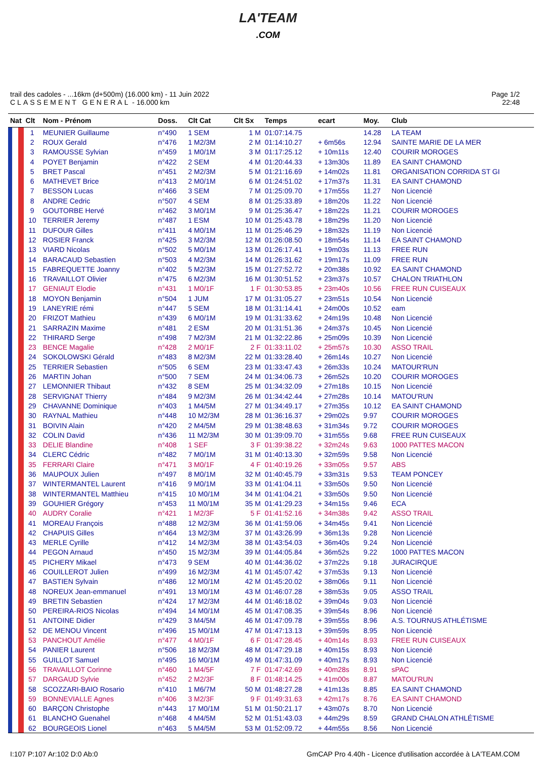LA'TEAM
.COM
trail des cadoles - ...16km (d+500m) (16.000 km) - 11 Juin 2022
CLASSEMENT GENERAL - 16.000 km
Page 1/2
22:48
| Nat | Clt | Nom - Prénom | Doss. | Clt Cat | Clt Sx | Temps | ecart | Moy. | Club |
| --- | --- | --- | --- | --- | --- | --- | --- | --- | --- |
| | 1 | MEUNIER Guillaume | n°490 | 1 SEM | 1 M | 01:07:14.75 | | 14.28 | LA TEAM |
| | 2 | ROUX Gerald | n°476 | 1 M2/3M | 2 M | 01:14:10.27 | + 6m56s | 12.94 | SAINTE MARIE DE LA MER |
| | 3 | RAMOUSSE Sylvian | n°459 | 1 M0/1M | 3 M | 01:17:25.12 | + 10m11s | 12.40 | COURIR MOROGES |
| | 4 | POYET Benjamin | n°422 | 2 SEM | 4 M | 01:20:44.33 | + 13m30s | 11.89 | EA SAINT CHAMOND |
| | 5 | BRET Pascal | n°451 | 2 M2/3M | 5 M | 01:21:16.69 | + 14m02s | 11.81 | ORGANISATION CORRIDA ST GI |
| | 6 | MATHEVET Brice | n°413 | 2 M0/1M | 6 M | 01:24:51.02 | + 17m37s | 11.31 | EA SAINT CHAMOND |
| | 7 | BESSON Lucas | n°466 | 3 SEM | 7 M | 01:25:09.70 | + 17m55s | 11.27 | Non Licencié |
| | 8 | ANDRE Cedric | n°507 | 4 SEM | 8 M | 01:25:33.89 | + 18m20s | 11.22 | Non Licencié |
| | 9 | GOUTORBE Hervé | n°462 | 3 M0/1M | 9 M | 01:25:36.47 | + 18m22s | 11.21 | COURIR MOROGES |
| | 10 | TERRIER Jeremy | n°487 | 1 ESM | 10 M | 01:25:43.78 | + 18m29s | 11.20 | Non Licencié |
| | 11 | DUFOUR Gilles | n°411 | 4 M0/1M | 11 M | 01:25:46.29 | + 18m32s | 11.19 | Non Licencié |
| | 12 | ROSIER Franck | n°425 | 3 M2/3M | 12 M | 01:26:08.50 | + 18m54s | 11.14 | EA SAINT CHAMOND |
| | 13 | VIARD Nicolas | n°502 | 5 M0/1M | 13 M | 01:26:17.41 | + 19m03s | 11.13 | FREE RUN |
| | 14 | BARACAUD Sebastien | n°503 | 4 M2/3M | 14 M | 01:26:31.62 | + 19m17s | 11.09 | FREE RUN |
| | 15 | FABREQUETTE Joanny | n°402 | 5 M2/3M | 15 M | 01:27:52.72 | + 20m38s | 10.92 | EA SAINT CHAMOND |
| | 16 | TRAVAILLOT Olivier | n°475 | 6 M2/3M | 16 M | 01:30:51.52 | + 23m37s | 10.57 | CHALON TRIATHLON |
| | 17 | GENIAUT Elodie | n°431 | 1 M0/1F | 1 F | 01:30:53.85 | + 23m40s | 10.56 | FREE RUN CUISEAUX |
| | 18 | MOYON Benjamin | n°504 | 1 JUM | 17 M | 01:31:05.27 | + 23m51s | 10.54 | Non Licencié |
| | 19 | LANEYRIE rémi | n°447 | 5 SEM | 18 M | 01:31:14.41 | + 24m00s | 10.52 | eam |
| | 20 | FRIZOT Mathieu | n°439 | 6 M0/1M | 19 M | 01:31:33.62 | + 24m19s | 10.48 | Non Licencié |
| | 21 | SARRAZIN Maxime | n°481 | 2 ESM | 20 M | 01:31:51.36 | + 24m37s | 10.45 | Non Licencié |
| | 22 | THIRARD Serge | n°498 | 7 M2/3M | 21 M | 01:32:22.86 | + 25m09s | 10.39 | Non Licencié |
| | 23 | BENCE Magalie | n°428 | 2 M0/1F | 2 F | 01:33:11.02 | + 25m57s | 10.30 | ASSO TRAIL |
| | 24 | SOKOLOWSKI Gérald | n°483 | 8 M2/3M | 22 M | 01:33:28.40 | + 26m14s | 10.27 | Non Licencié |
| | 25 | TERRIER Sebastien | n°505 | 6 SEM | 23 M | 01:33:47.43 | + 26m33s | 10.24 | MATOUR'RUN |
| | 26 | MARTIN Johan | n°500 | 7 SEM | 24 M | 01:34:06.73 | + 26m52s | 10.20 | COURIR MOROGES |
| | 27 | LEMONNIER Thibaut | n°432 | 8 SEM | 25 M | 01:34:32.09 | + 27m18s | 10.15 | Non Licencié |
| | 28 | SERVIGNAT Thierry | n°484 | 9 M2/3M | 26 M | 01:34:42.44 | + 27m28s | 10.14 | MATOU'RUN |
| | 29 | CHAVANNE Dominique | n°403 | 1 M4/5M | 27 M | 01:34:49.17 | + 27m35s | 10.12 | EA SAINT CHAMOND |
| | 30 | RAYNAL Mathieu | n°448 | 10 M2/3M | 28 M | 01:36:16.37 | + 29m02s | 9.97 | COURIR MOROGES |
| | 31 | BOIVIN Alain | n°420 | 2 M4/5M | 29 M | 01:38:48.63 | + 31m34s | 9.72 | COURIR MOROGES |
| | 32 | COLIN David | n°436 | 11 M2/3M | 30 M | 01:39:09.70 | + 31m55s | 9.68 | FREE RUN CUISEAUX |
| | 33 | DELIE Blandine | n°408 | 1 SEF | 3 F | 01:39:38.22 | + 32m24s | 9.63 | 1000 PATTES MACON |
| | 34 | CLERC Cédric | n°482 | 7 M0/1M | 31 M | 01:40:13.30 | + 32m59s | 9.58 | Non Licencié |
| | 35 | FERRARI Claire | n°471 | 3 M0/1F | 4 F | 01:40:19.26 | + 33m05s | 9.57 | ABS |
| | 36 | MAUPOUX Julien | n°497 | 8 M0/1M | 32 M | 01:40:45.79 | + 33m31s | 9.53 | TEAM PONCEY |
| | 37 | WINTERMANTEL Laurent | n°416 | 9 M0/1M | 33 M | 01:41:04.11 | + 33m50s | 9.50 | Non Licencié |
| | 38 | WINTERMANTEL Matthieu | n°415 | 10 M0/1M | 34 M | 01:41:04.21 | + 33m50s | 9.50 | Non Licencié |
| | 39 | GOUHIER Grégory | n°453 | 11 M0/1M | 35 M | 01:41:29.23 | + 34m15s | 9.46 | ECA |
| | 40 | AUDRY Coralie | n°421 | 1 M2/3F | 5 F | 01:41:52.16 | + 34m38s | 9.42 | ASSO TRAIL |
| | 41 | MOREAU François | n°488 | 12 M2/3M | 36 M | 01:41:59.06 | + 34m45s | 9.41 | Non Licencié |
| | 42 | CHAPUIS Gilles | n°464 | 13 M2/3M | 37 M | 01:43:26.99 | + 36m13s | 9.28 | Non Licencié |
| | 43 | MERLE Cyrille | n°412 | 14 M2/3M | 38 M | 01:43:54.03 | + 36m40s | 9.24 | Non Licencié |
| | 44 | PEGON Arnaud | n°450 | 15 M2/3M | 39 M | 01:44:05.84 | + 36m52s | 9.22 | 1000 PATTES MACON |
| | 45 | PICHERY Mikael | n°473 | 9 SEM | 40 M | 01:44:36.02 | + 37m22s | 9.18 | JURACIRQUE |
| | 46 | COUILLEROT Julien | n°499 | 16 M2/3M | 41 M | 01:45:07.42 | + 37m53s | 9.13 | Non Licencié |
| | 47 | BASTIEN Sylvain | n°486 | 12 M0/1M | 42 M | 01:45:20.02 | + 38m06s | 9.11 | Non Licencié |
| | 48 | NOREUX Jean-emmanuel | n°491 | 13 M0/1M | 43 M | 01:46:07.28 | + 38m53s | 9.05 | ASSO TRAIL |
| | 49 | BRETIN Sebastien | n°424 | 17 M2/3M | 44 M | 01:46:18.02 | + 39m04s | 9.03 | Non Licencié |
| | 50 | PEREIRA-RIOS Nicolas | n°494 | 14 M0/1M | 45 M | 01:47:08.35 | + 39m54s | 8.96 | Non Licencié |
| | 51 | ANTOINE Didier | n°429 | 3 M4/5M | 46 M | 01:47:09.78 | + 39m55s | 8.96 | A.S. TOURNUS ATHLÉTISME |
| | 52 | DE MENOU Vincent | n°496 | 15 M0/1M | 47 M | 01:47:13.13 | + 39m59s | 8.95 | Non Licencié |
| | 53 | PANCHOUT Amélie | n°477 | 4 M0/1F | 6 F | 01:47:28.45 | + 40m14s | 8.93 | FREE RUN CUISEAUX |
| | 54 | PANIER Laurent | n°506 | 18 M2/3M | 48 M | 01:47:29.18 | + 40m15s | 8.93 | Non Licencié |
| | 55 | GUILLOT Samuel | n°495 | 16 M0/1M | 49 M | 01:47:31.09 | + 40m17s | 8.93 | Non Licencié |
| | 56 | TRAVAILLOT Corinne | n°460 | 1 M4/5F | 7 F | 01:47:42.69 | + 40m28s | 8.91 | sPAC |
| | 57 | DARGAUD Sylvie | n°452 | 2 M2/3F | 8 F | 01:48:14.25 | + 41m00s | 8.87 | MATOU'RUN |
| | 58 | SCOZZARI-BAIO Rosario | n°410 | 1 M6/7M | 50 M | 01:48:27.28 | + 41m13s | 8.85 | EA SAINT CHAMOND |
| | 59 | BONNEVIALLE Agnes | n°406 | 3 M2/3F | 9 F | 01:49:31.63 | + 42m17s | 8.76 | EA SAINT CHAMOND |
| | 60 | BARÇON Christophe | n°443 | 17 M0/1M | 51 M | 01:50:21.17 | + 43m07s | 8.70 | Non Licencié |
| | 61 | BLANCHO Guenahel | n°468 | 4 M4/5M | 52 M | 01:51:43.03 | + 44m29s | 8.59 | GRAND CHALON ATHLÉTISME |
| | 62 | BOURGEOIS Lionel | n°463 | 5 M4/5M | 53 M | 01:52:09.72 | + 44m55s | 8.56 | Non Licencié |
I:107 P:107 Ar:102 D:0 Ab:0 GmCAP Pro 4.40h - Licence d'utilisation accordée à LA'TEAM.COM